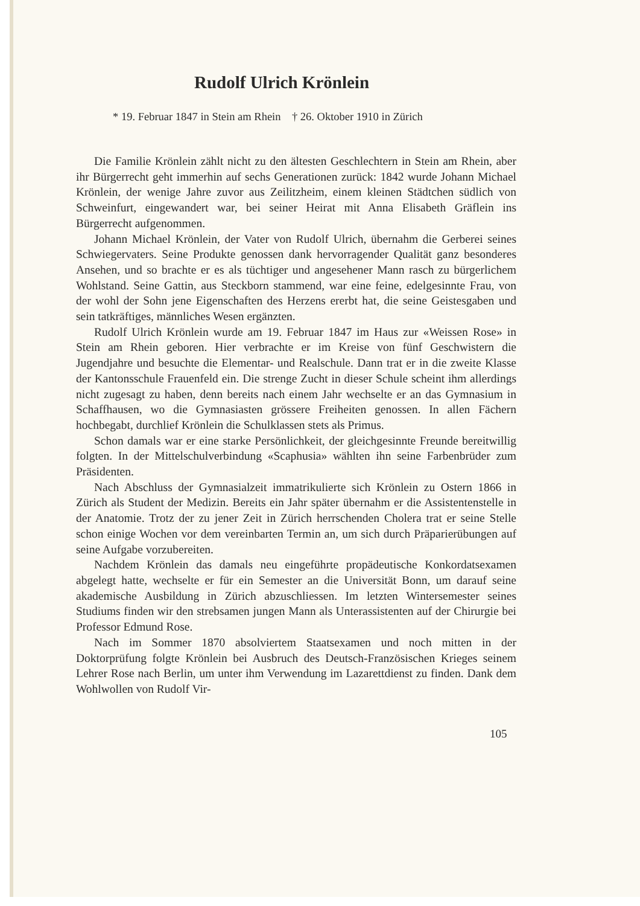Rudolf Ulrich Krönlein
* 19. Februar 1847 in Stein am Rhein † 26. Oktober 1910 in Zürich
Die Familie Krönlein zählt nicht zu den ältesten Geschlechtern in Stein am Rhein, aber ihr Bürgerrecht geht immerhin auf sechs Generationen zurück: 1842 wurde Johann Michael Krönlein, der wenige Jahre zuvor aus Zeilitzheim, einem kleinen Städtchen südlich von Schweinfurt, eingewandert war, bei seiner Heirat mit Anna Elisabeth Gräflein ins Bürgerrecht aufgenommen.
Johann Michael Krönlein, der Vater von Rudolf Ulrich, übernahm die Gerberei seines Schwiegervaters. Seine Produkte genossen dank hervorragender Qualität ganz besonderes Ansehen, und so brachte er es als tüchtiger und angesehener Mann rasch zu bürgerlichem Wohlstand. Seine Gattin, aus Steckborn stammend, war eine feine, edelgesinnte Frau, von der wohl der Sohn jene Eigenschaften des Herzens ererbt hat, die seine Geistesgaben und sein tatkräftiges, männliches Wesen ergänzten.
Rudolf Ulrich Krönlein wurde am 19. Februar 1847 im Haus zur «Weissen Rose» in Stein am Rhein geboren. Hier verbrachte er im Kreise von fünf Geschwistern die Jugendjahre und besuchte die Elementar- und Realschule. Dann trat er in die zweite Klasse der Kantonsschule Frauenfeld ein. Die strenge Zucht in dieser Schule scheint ihm allerdings nicht zugesagt zu haben, denn bereits nach einem Jahr wechselte er an das Gymnasium in Schaffhausen, wo die Gymnasiasten grössere Freiheiten genossen. In allen Fächern hochbegabt, durchlief Krönlein die Schulklassen stets als Primus.
Schon damals war er eine starke Persönlichkeit, der gleichgesinnte Freunde bereitwillig folgten. In der Mittelschulverbindung «Scaphusia» wählten ihn seine Farbenbrüder zum Präsidenten.
Nach Abschluss der Gymnasialzeit immatrikulierte sich Krönlein zu Ostern 1866 in Zürich als Student der Medizin. Bereits ein Jahr später übernahm er die Assistentenstelle in der Anatomie. Trotz der zu jener Zeit in Zürich herrschenden Cholera trat er seine Stelle schon einige Wochen vor dem vereinbarten Termin an, um sich durch Präparierübungen auf seine Aufgabe vorzubereiten.
Nachdem Krönlein das damals neu eingeführte propädeutische Konkordatsexamen abgelegt hatte, wechselte er für ein Semester an die Universität Bonn, um darauf seine akademische Ausbildung in Zürich abzuschliessen. Im letzten Wintersemester seines Studiums finden wir den strebsamen jungen Mann als Unterassistenten auf der Chirurgie bei Professor Edmund Rose.
Nach im Sommer 1870 absolviertem Staatsexamen und noch mitten in der Doktorprüfung folgte Krönlein bei Ausbruch des Deutsch-Französischen Krieges seinem Lehrer Rose nach Berlin, um unter ihm Verwendung im Lazarettdienst zu finden. Dank dem Wohlwollen von Rudolf Vir-
105